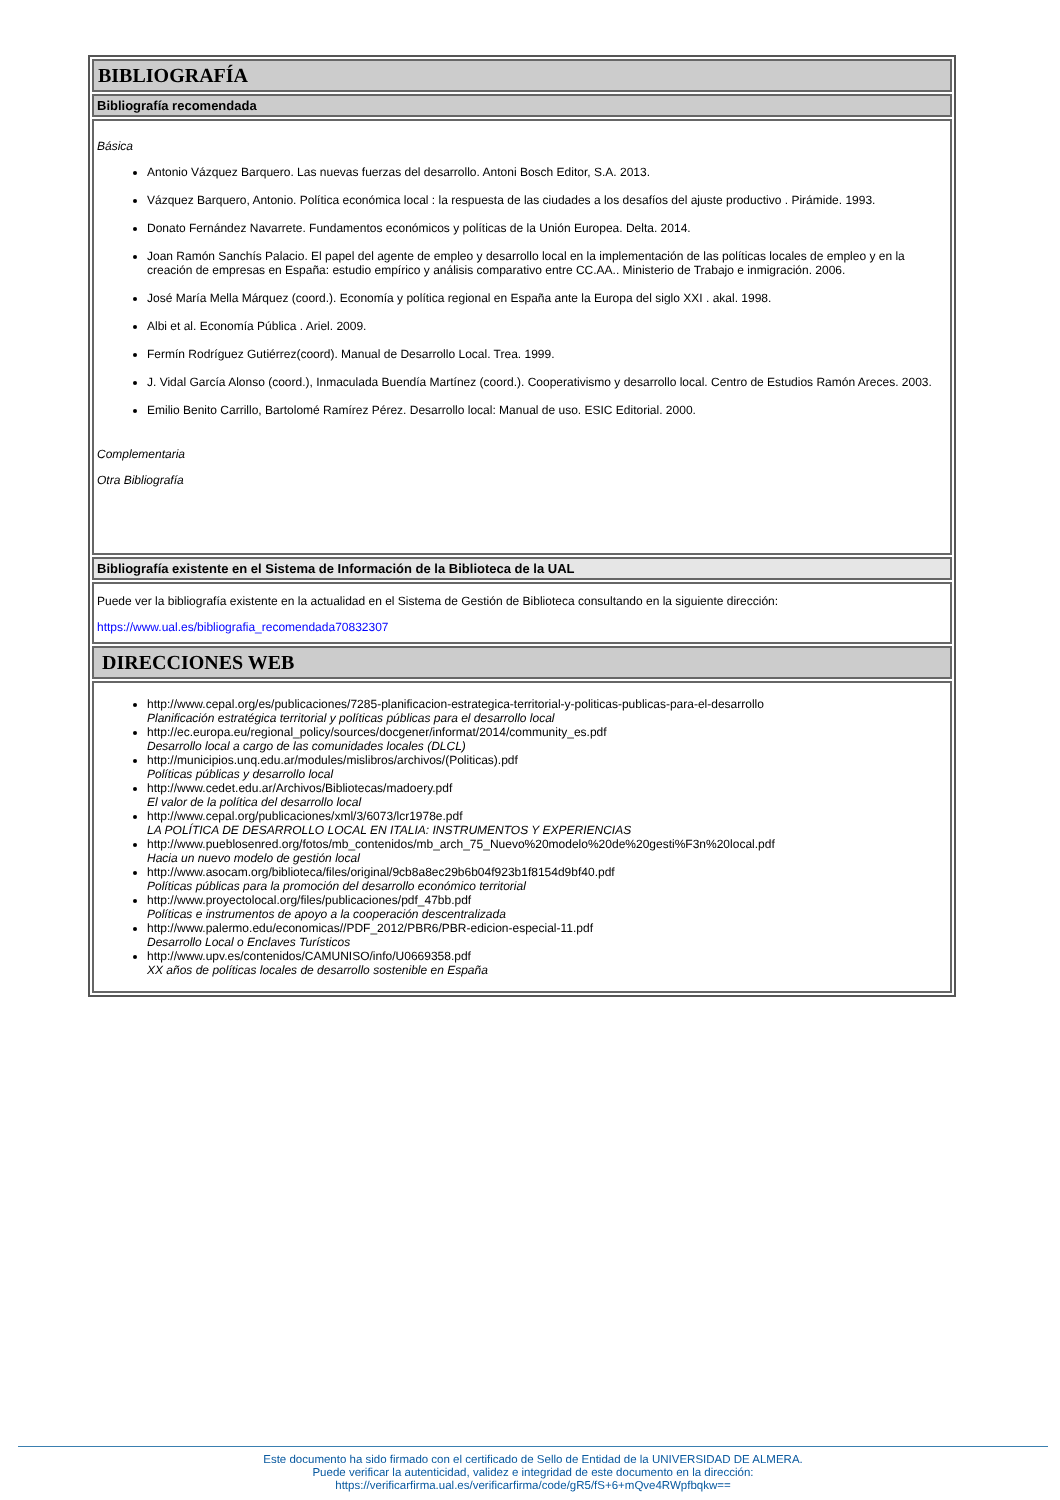BIBLIOGRAFÍA
Bibliografía recomendada
Básica
Antonio Vázquez Barquero. Las nuevas fuerzas del desarrollo. Antoni Bosch Editor, S.A. 2013.
Vázquez Barquero, Antonio. Política económica local : la respuesta de las ciudades a los desafíos del ajuste productivo . Pirámide. 1993.
Donato Fernández Navarrete. Fundamentos económicos y políticas de la Unión Europea. Delta. 2014.
Joan Ramón Sanchís Palacio. El papel del agente de empleo y desarrollo local en la implementación de las políticas locales de empleo y en la creación de empresas en España: estudio empírico y análisis comparativo entre CC.AA.. Ministerio de Trabajo e inmigración. 2006.
José María Mella Márquez (coord.). Economía y política regional en España ante la Europa del siglo XXI . akal. 1998.
Albi et al. Economía Pública . Ariel. 2009.
Fermín Rodríguez Gutiérrez(coord). Manual de Desarrollo Local. Trea. 1999.
J. Vidal García Alonso (coord.), Inmaculada Buendía Martínez (coord.). Cooperativismo y desarrollo local. Centro de Estudios Ramón Areces. 2003.
Emilio Benito Carrillo, Bartolomé Ramírez Pérez. Desarrollo local: Manual de uso. ESIC Editorial. 2000.
Complementaria
Otra Bibliografía
Bibliografía existente en el Sistema de Información de la Biblioteca de la UAL
Puede ver la bibliografía existente en la actualidad en el Sistema de Gestión de Biblioteca consultando en la siguiente dirección:
https://www.ual.es/bibliografia_recomendada70832307
DIRECCIONES WEB
http://www.cepal.org/es/publicaciones/7285-planificacion-estrategica-territorial-y-politicas-publicas-para-el-desarrollo
Planificación estratégica territorial y políticas públicas para el desarrollo local
http://ec.europa.eu/regional_policy/sources/docgener/informat/2014/community_es.pdf
Desarrollo local a cargo de las comunidades locales (DLCL)
http://municipios.unq.edu.ar/modules/mislibros/archivos/(Politicas).pdf
Políticas públicas y desarrollo local
http://www.cedet.edu.ar/Archivos/Bibliotecas/madoery.pdf
El valor de la política del desarrollo local
http://www.cepal.org/publicaciones/xml/3/6073/lcr1978e.pdf
LA POLÍTICA DE DESARROLLO LOCAL EN ITALIA: INSTRUMENTOS Y EXPERIENCIAS
http://www.pueblosenred.org/fotos/mb_contenidos/mb_arch_75_Nuevo%20modelo%20de%20gesti%F3n%20local.pdf
Hacia un nuevo modelo de gestión local
http://www.asocam.org/biblioteca/files/original/9cb8a8ec29b6b04f923b1f8154d9bf40.pdf
Políticas públicas para la promoción del desarrollo económico territorial
http://www.proyectolocal.org/files/publicaciones/pdf_47bb.pdf
Políticas e instrumentos de apoyo a la cooperación descentralizada
http://www.palermo.edu/economicas//PDF_2012/PBR6/PBR-edicion-especial-11.pdf
Desarrollo Local o Enclaves Turísticos
http://www.upv.es/contenidos/CAMUNISO/info/U0669358.pdf
XX años de políticas locales de desarrollo sostenible en España
Este documento ha sido firmado con el certificado de Sello de Entidad de la UNIVERSIDAD DE ALMERA.
Puede verificar la autenticidad, validez e integridad de este documento en la dirección:
https://verificarfirma.ual.es/verificarfirma/code/gR5/fS+6+mQve4RWpfbqkw==